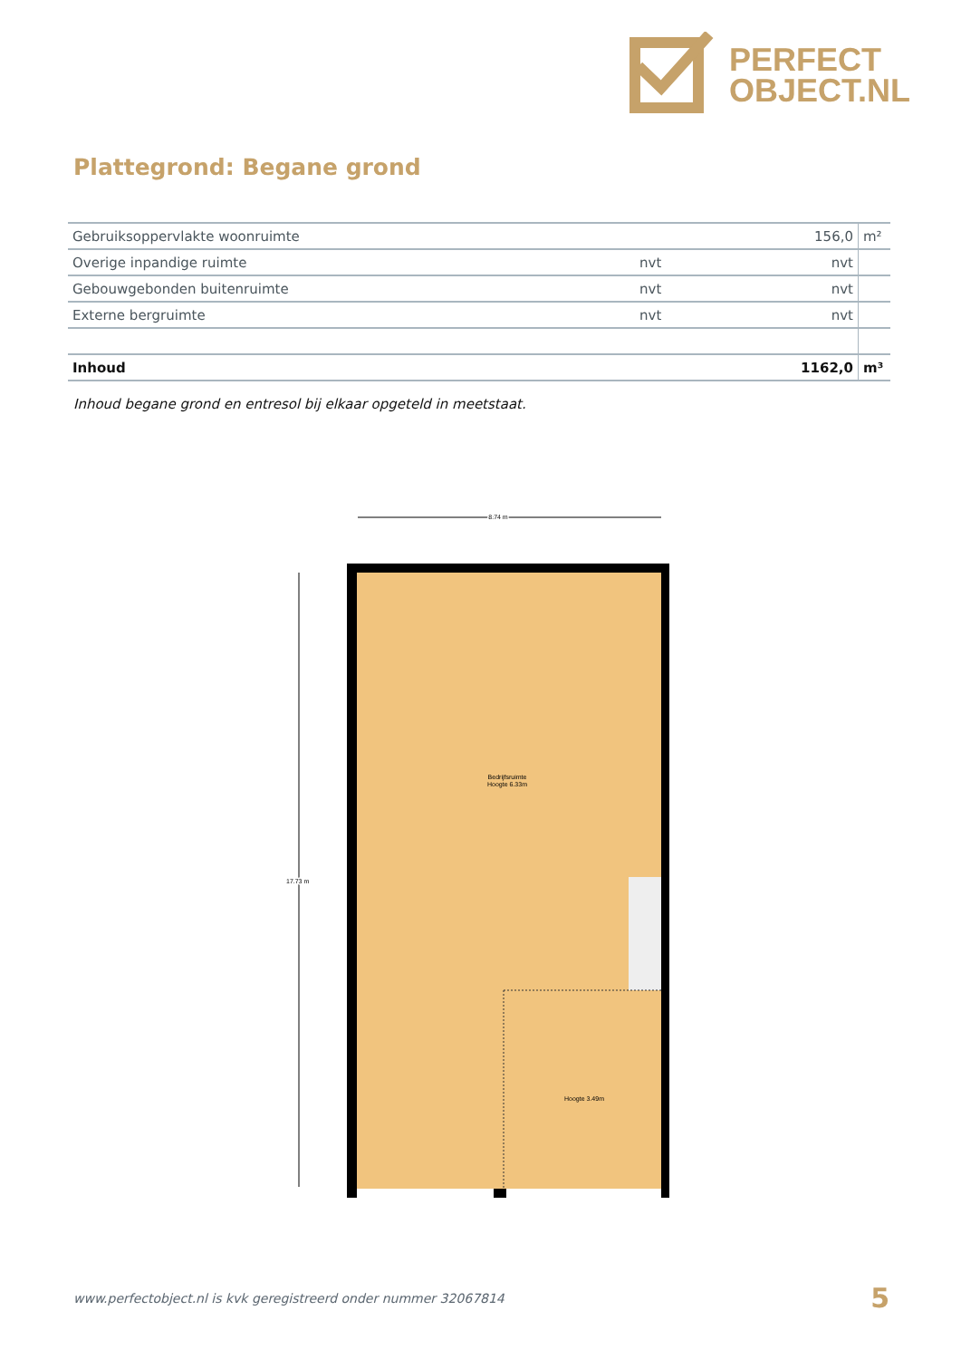PERFECT
OBJECT.NL
Plattegrond: Begane grond
| Gebruiksoppervlakte woonruimte | | 156,0 | m² |
| Overige inpandige ruimte | nvt | nvt | |
| Gebouwgebonden buitenruimte | nvt | nvt | |
| Externe bergruimte | nvt | nvt | |
| Inhoud | | 1162,0 | m³ |
Inhoud begane grond en entresol bij elkaar opgeteld in meetstaat.
8.74 m
17.73 m
Bedrijfsruimte
Hoogte 6.33m
Hoogte 3.49m
www.perfectobject.nl is kvk geregistreerd onder nummer 32067814
5